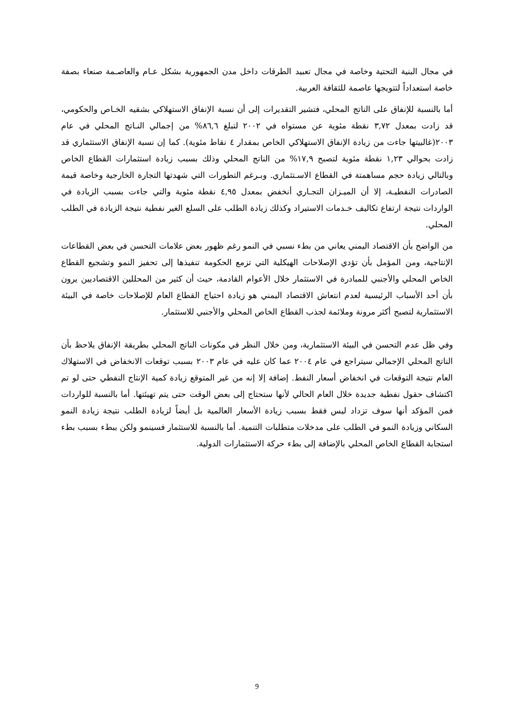في مجال البنية التحتية وخاصة في مجال تعبيد الطرقات داخل مدن الجمهورية بشكل عـام والعاصـمة صنعاء بصفة خاصة استعداداً لتتويجها عاصمة للثقافة العربية.
أما بالنسبة للإنفاق على الناتج المحلي، فتشير التقديرات إلى أن نسبة الإنفاق الاستهلاكي بشقيه الخـاص والحكومي، قد زادت بمعدل ٣,٧٢ نقطة مئوية عن مستواه في ٢٠٠٢ لتبلغ ٨٦,٦% من إجمالي النـاتج المحلي في عام ٢٠٠٣(غالبيتها جاءت من زيادة الإنفاق الاستهلاكي الخاص بمقدار ٤ نقاط مئوية). كما إن نسبة الإنفاق الاستثماري قد زادت بحوالي ١,٢٣ نقطة مئوية لتصبح ١٧,٩% من الناتج المحلي وذلك بسبب زيادة استثمارات القطاع الخاص وبالتالي زيادة حجم مساهمتة في القطاع الاسـتثماري. وبـرغم التطورات التي شهدتها التجارة الخارجية وخاصة قيمة الصادرات النفطيـة، إلا أن الميـزان التجـاري أنخفض بمعدل ٤,٩٥ نقطة مئوية والتي جاءت بسبب الزيادة في الواردات نتيجة ارتفاع تكاليف خـدمات الاستيراد وكذلك زيادة الطلب على السلع الغير نفطية نتيجة الزيادة في الطلب المحلي.
من الواضح بأن الاقتصاد اليمني يعاني من بطء نسبي في النمو رغم ظهور بعض علامات التحسن في بعض القطاعات الإنتاجية، ومن المؤمل بأن تؤدي الإصلاحات الهيكلية التي تزمع الحكومة تنفيذها إلى تحفيز النمو وتشجيع القطاع الخاص المحلي والأجنبي للمبادرة في الاستثمار خلال الأعوام القادمة، حيث أن كثير من المحللين الاقتصاديين يرون بأن أحد الأسباب الرئيسية لعدم انتعاش الاقتصاد اليمني هو زيادة احتياج القطاع العام للإصلاحات خاصة في البيئة الاستثمارية لتصبح أكثر مرونة وملائمة لجذب القطاع الخاص المحلي والأجنبي للاستثمار.
وفي ظل عدم التحسن في البيئة الاستثمارية، ومن خلال النظر في مكونات الناتج المحلي بطريقة الإنفاق يلاحظ بأن الناتج المحلي الإجمالي سيتراجع في عام ٢٠٠٤ عما كان عليه في عام ٢٠٠٣ بسبب توقعات الانخفاض في الاستهلاك العام نتيجة التوقعات في انخفاض أسعار النفط. إضافة إلا إنه من غير المتوقع زيادة كمية الإنتاج النفطي حتى لو تم اكتشاف حقول نفطية جديدة خلال العام الحالي لأنها ستحتاج إلى بعض الوقت حتى يتم تهيئتها. أما بالنسبة للواردات فمن المؤكد أنها سوف تزداد ليس فقط بسبب زيادة الأسعار العالمية بل أيضاً لزيادة الطلب نتيجة زيادة النمو السكاني وزيادة النمو في الطلب على مدخلات متطلبات التنمية. أما بالنسبة للاستثمار فسينمو ولكن ببطء بسبب بطء استجابة القطاع الخاص المحلي بالإضافة إلى بطء حركة الاستثمارات الدولية.
9